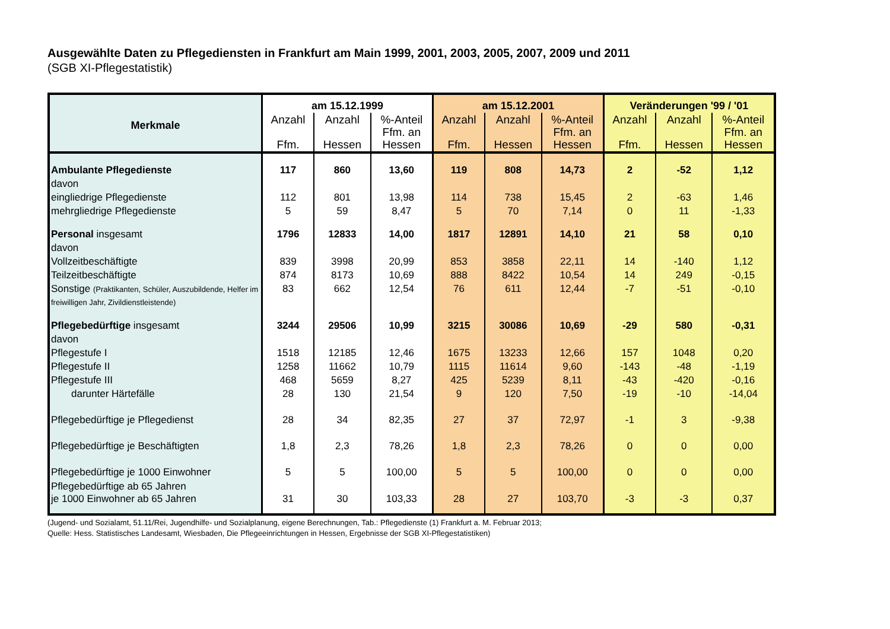Ausgewählte Daten zu Pflegediensten in Frankfurt am Main 1999, 2001, 2003, 2005, 2007, 2009 und 2011
(SGB XI-Pflegestatistik)
| Merkmale | am 15.12.1999 | | | am 15.12.2001 | | | Veränderungen '99 / '01 | | |
| --- | --- | --- | --- | --- | --- | --- | --- | --- | --- |
| | Anzahl Ffm. | Anzahl Hessen | %-Anteil Ffm. an Hessen | Anzahl Ffm. | Anzahl Hessen | %-Anteil Ffm. an Hessen | Anzahl Ffm. | Anzahl Hessen | %-Anteil Ffm. an Hessen |
| Ambulante Pflegedienste | 117 | 860 | 13,60 | 119 | 808 | 14,73 | 2 | -52 | 1,12 |
| davon | | | | | | | | | |
| eingliedrige Pflegedienste | 112 | 801 | 13,98 | 114 | 738 | 15,45 | 2 | -63 | 1,46 |
| mehrgliedrige Pflegedienste | 5 | 59 | 8,47 | 5 | 70 | 7,14 | 0 | 11 | -1,33 |
| Personal insgesamt | 1796 | 12833 | 14,00 | 1817 | 12891 | 14,10 | 21 | 58 | 0,10 |
| davon | | | | | | | | | |
| Vollzeitbeschäftigte | 839 | 3998 | 20,99 | 853 | 3858 | 22,11 | 14 | -140 | 1,12 |
| Teilzeitbeschäftigte | 874 | 8173 | 10,69 | 888 | 8422 | 10,54 | 14 | 249 | -0,15 |
| Sonstige (Praktikanten, Schüler, Auszubildende, Helfer im freiwilligen Jahr, Zivildienstleistende) | 83 | 662 | 12,54 | 76 | 611 | 12,44 | -7 | -51 | -0,10 |
| Pflegebedürftige insgesamt | 3244 | 29506 | 10,99 | 3215 | 30086 | 10,69 | -29 | 580 | -0,31 |
| davon | | | | | | | | | |
| Pflegestufe I | 1518 | 12185 | 12,46 | 1675 | 13233 | 12,66 | 157 | 1048 | 0,20 |
| Pflegestufe II | 1258 | 11662 | 10,79 | 1115 | 11614 | 9,60 | -143 | -48 | -1,19 |
| Pflegestufe III | 468 | 5659 | 8,27 | 425 | 5239 | 8,11 | -43 | -420 | -0,16 |
| darunter Härtefälle | 28 | 130 | 21,54 | 9 | 120 | 7,50 | -19 | -10 | -14,04 |
| Pflegebedürftige je Pflegedienst | 28 | 34 | 82,35 | 27 | 37 | 72,97 | -1 | 3 | -9,38 |
| Pflegebedürftige je Beschäftigten | 1,8 | 2,3 | 78,26 | 1,8 | 2,3 | 78,26 | 0 | 0 | 0,00 |
| Pflegebedürftige je 1000 Einwohner | 5 | 5 | 100,00 | 5 | 5 | 100,00 | 0 | 0 | 0,00 |
| Pflegebedürftige ab 65 Jahren je 1000 Einwohner ab 65 Jahren | 31 | 30 | 103,33 | 28 | 27 | 103,70 | -3 | -3 | 0,37 |
(Jugend- und Sozialamt, 51.11/Rei, Jugendhilfe- und Sozialplanung, eigene Berechnungen, Tab.: Pflegedienste (1) Frankfurt a. M. Februar 2013;
Quelle: Hess. Statistisches Landesamt, Wiesbaden, Die Pflegeeinrichtungen in Hessen, Ergebnisse der SGB XI-Pflegestatistiken)